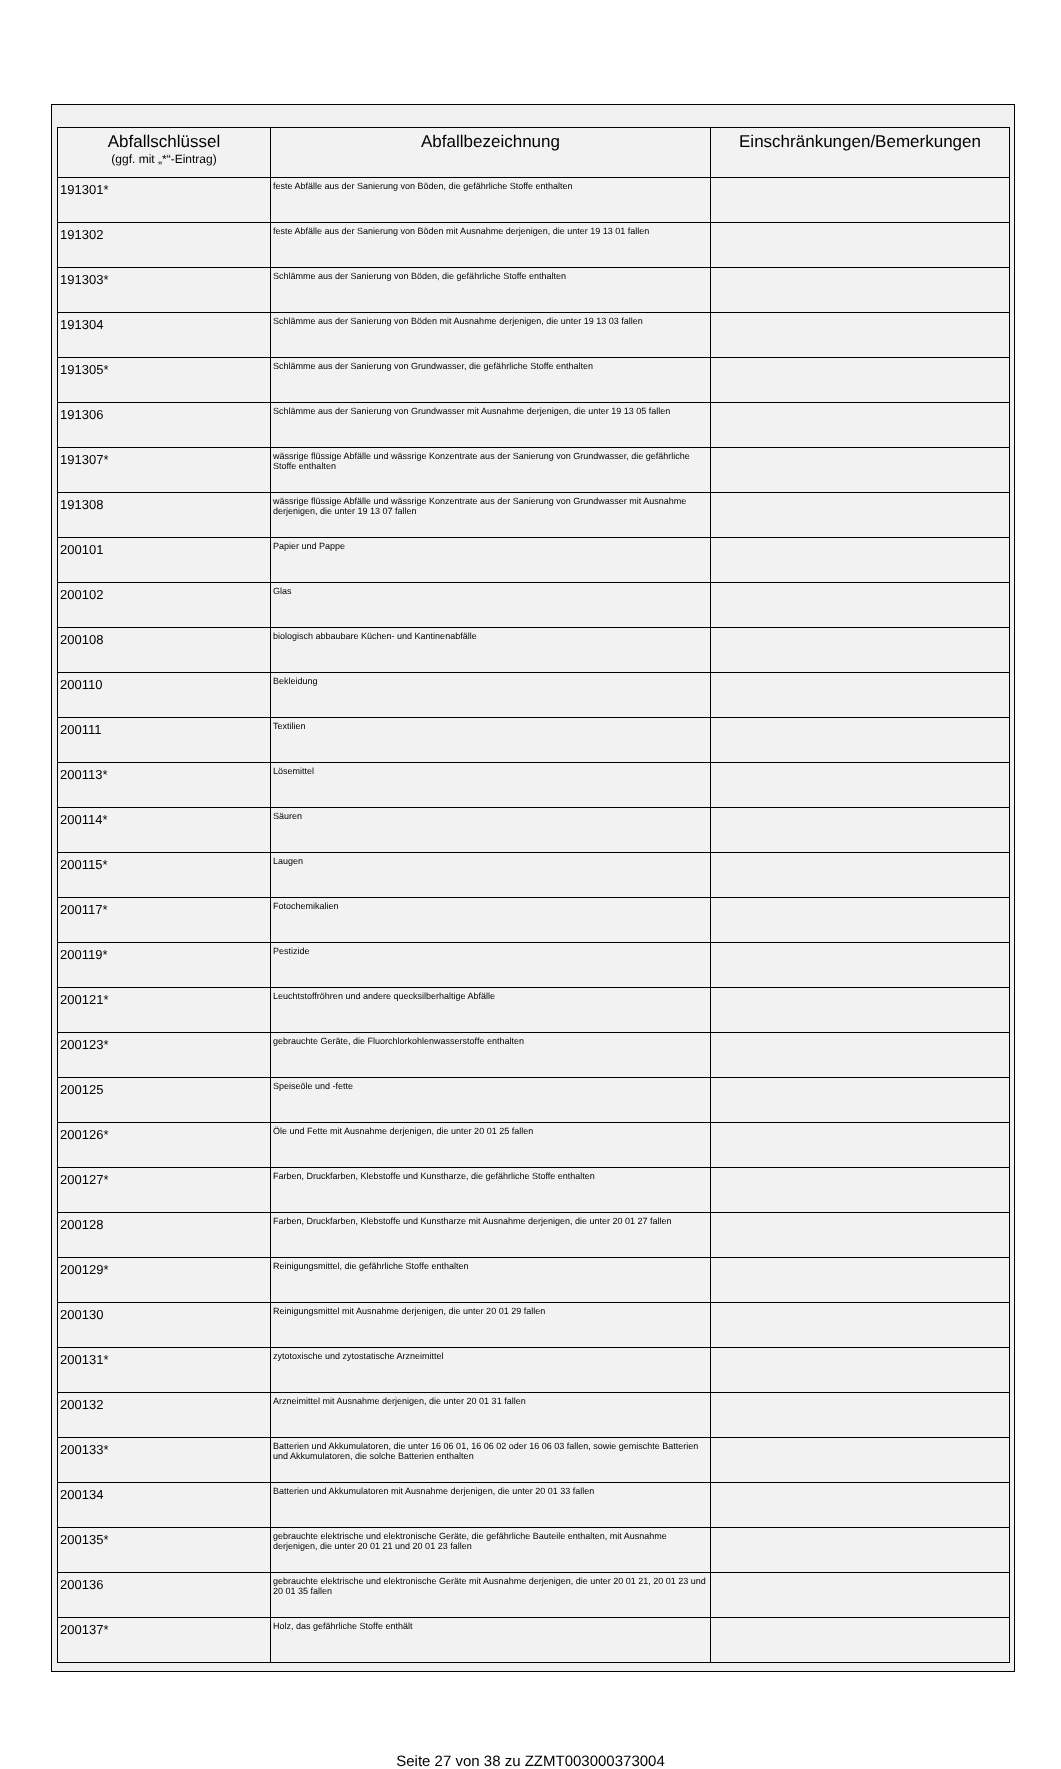| Abfallschlüssel (ggf. mit „*“-Eintrag) | Abfallbezeichnung | Einschränkungen/Bemerkungen |
| --- | --- | --- |
| 191301* | feste Abfälle aus der Sanierung von Böden, die gefährliche Stoffe enthalten | |
| 191302 | feste Abfälle aus der Sanierung von Böden mit Ausnahme derjenigen, die unter 19 13 01 fallen | |
| 191303* | Schlämme aus der Sanierung von Böden, die gefährliche Stoffe enthalten | |
| 191304 | Schlämme aus der Sanierung von Böden mit Ausnahme derjenigen, die unter 19 13 03 fallen | |
| 191305* | Schlämme aus der Sanierung von Grundwasser, die gefährliche Stoffe enthalten | |
| 191306 | Schlämme aus der Sanierung von Grundwasser mit Ausnahme derjenigen, die unter 19 13 05 fallen | |
| 191307* | wässrige flüssige Abfälle und wässrige Konzentrate aus der Sanierung von Grundwasser, die gefährliche Stoffe enthalten | |
| 191308 | wässrige flüssige Abfälle und wässrige Konzentrate aus der Sanierung von Grundwasser mit Ausnahme derjenigen, die unter 19 13 07 fallen | |
| 200101 | Papier und Pappe | |
| 200102 | Glas | |
| 200108 | biologisch abbaubare Küchen- und Kantinenabfälle | |
| 200110 | Bekleidung | |
| 200111 | Textilien | |
| 200113* | Lösemittel | |
| 200114* | Säuren | |
| 200115* | Laugen | |
| 200117* | Fotochemikalien | |
| 200119* | Pestizide | |
| 200121* | Leuchtstoffröhren und andere quecksilberhaltige Abfälle | |
| 200123* | gebrauchte Geräte, die Fluorchlorkohlenwasserstoffe enthalten | |
| 200125 | Speiseöle und -fette | |
| 200126* | Öle und Fette mit Ausnahme derjenigen, die unter 20 01 25 fallen | |
| 200127* | Farben, Druckfarben, Klebstoffe und Kunstharze, die gefährliche Stoffe enthalten | |
| 200128 | Farben, Druckfarben, Klebstoffe und Kunstharze mit Ausnahme derjenigen, die unter 20 01 27 fallen | |
| 200129* | Reinigungsmittel, die gefährliche Stoffe enthalten | |
| 200130 | Reinigungsmittel mit Ausnahme derjenigen, die unter 20 01 29 fallen | |
| 200131* | zytotoxische und zytostatische Arzneimittel | |
| 200132 | Arzneimittel mit Ausnahme derjenigen, die unter 20 01 31 fallen | |
| 200133* | Batterien und Akkumulatoren, die unter 16 06 01, 16 06 02 oder 16 06 03 fallen, sowie gemischte Batterien und Akkumulatoren, die solche Batterien enthalten | |
| 200134 | Batterien und Akkumulatoren mit Ausnahme derjenigen, die unter 20 01 33 fallen | |
| 200135* | gebrauchte elektrische und elektronische Geräte, die gefährliche Bauteile enthalten, mit Ausnahme derjenigen, die unter 20 01 21 und 20 01 23 fallen | |
| 200136 | gebrauchte elektrische und elektronische Geräte mit Ausnahme derjenigen, die unter 20 01 21, 20 01 23 und 20 01 35 fallen | |
| 200137* | Holz, das gefährliche Stoffe enthält | |
Seite 27 von 38 zu ZZMT003000373004